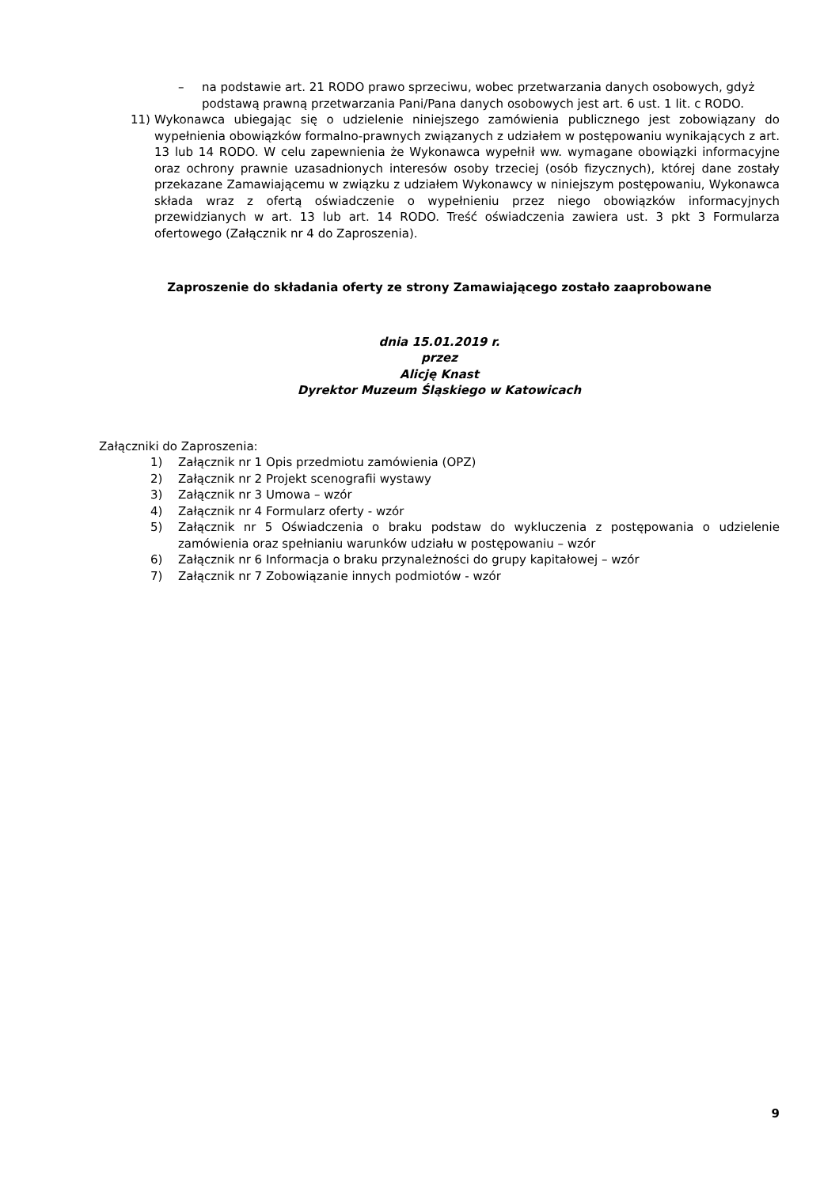– na podstawie art. 21 RODO prawo sprzeciwu, wobec przetwarzania danych osobowych, gdyż podstawą prawną przetwarzania Pani/Pana danych osobowych jest art. 6 ust. 1 lit. c RODO.
11) Wykonawca ubiegając się o udzielenie niniejszego zamówienia publicznego jest zobowiązany do wypełnienia obowiązków formalno-prawnych związanych z udziałem w postępowaniu wynikających z art. 13 lub 14 RODO. W celu zapewnienia że Wykonawca wypełnił ww. wymagane obowiązki informacyjne oraz ochrony prawnie uzasadnionych interesów osoby trzeciej (osób fizycznych), której dane zostały przekazane Zamawiającemu w związku z udziałem Wykonawcy w niniejszym postępowaniu, Wykonawca składa wraz z ofertą oświadczenie o wypełnieniu przez niego obowiązków informacyjnych przewidzianych w art. 13 lub art. 14 RODO. Treść oświadczenia zawiera ust. 3 pkt 3 Formularza ofertowego (Załącznik nr 4 do Zaproszenia).
Zaproszenie do składania oferty ze strony Zamawiającego zostało zaaprobowane
dnia 15.01.2019 r.
przez
Alicję Knast
Dyrektor Muzeum Śląskiego w Katowicach
Załączniki do Zaproszenia:
1) Załącznik nr 1 Opis przedmiotu zamówienia (OPZ)
2) Załącznik nr 2 Projekt scenografii wystawy
3) Załącznik nr 3 Umowa – wzór
4) Załącznik nr 4 Formularz oferty - wzór
5) Załącznik nr 5 Oświadczenia o braku podstaw do wykluczenia z postępowania o udzielenie zamówienia oraz spełnianiu warunków udziału w postępowaniu – wzór
6) Załącznik nr 6 Informacja o braku przynależności do grupy kapitałowej – wzór
7) Załącznik nr 7 Zobowiązanie innych podmiotów - wzór
9